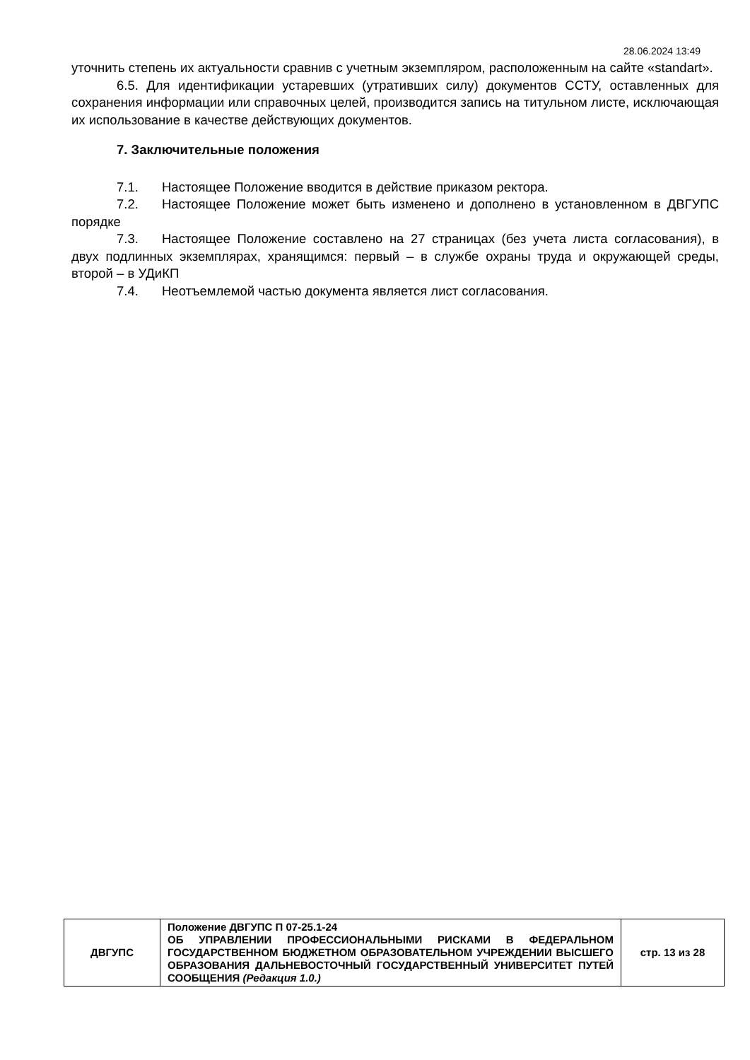28.06.2024 13:49
уточнить степень их актуальности сравнив с учетным экземпляром, расположенным на сайте «standart».
6.5. Для идентификации устаревших (утративших силу) документов ССТУ, оставленных для сохранения информации или справочных целей, производится запись на титульном листе, исключающая их использование в качестве действующих документов.
7. Заключительные положения
7.1. Настоящее Положение вводится в действие приказом ректора.
7.2. Настоящее Положение может быть изменено и дополнено в установленном в ДВГУПС порядке
7.3. Настоящее Положение составлено на 27 страницах (без учета листа согласования), в двух подлинных экземплярах, хранящимся: первый – в службе охраны труда и окружающей среды, второй – в УДиКП
7.4. Неотъемлемой частью документа является лист согласования.
| ДВГУПС | Положение ДВГУПС П 07-25.1-24 ОБ УПРАВЛЕНИИ ПРОФЕССИОНАЛЬНЫМИ РИСКАМИ В ФЕДЕРАЛЬНОМ ГОСУДАРСТВЕННОМ БЮДЖЕТНОМ ОБРАЗОВАТЕЛЬНОМ УЧРЕЖДЕНИИ ВЫСШЕГО ОБРАЗОВАНИЯ ДАЛЬНЕВОСТОЧНЫЙ ГОСУДАРСТВЕННЫЙ УНИВЕРСИТЕТ ПУТЕЙ СООБЩЕНИЯ (Редакция 1.0.) | стр. 13 из 28 |